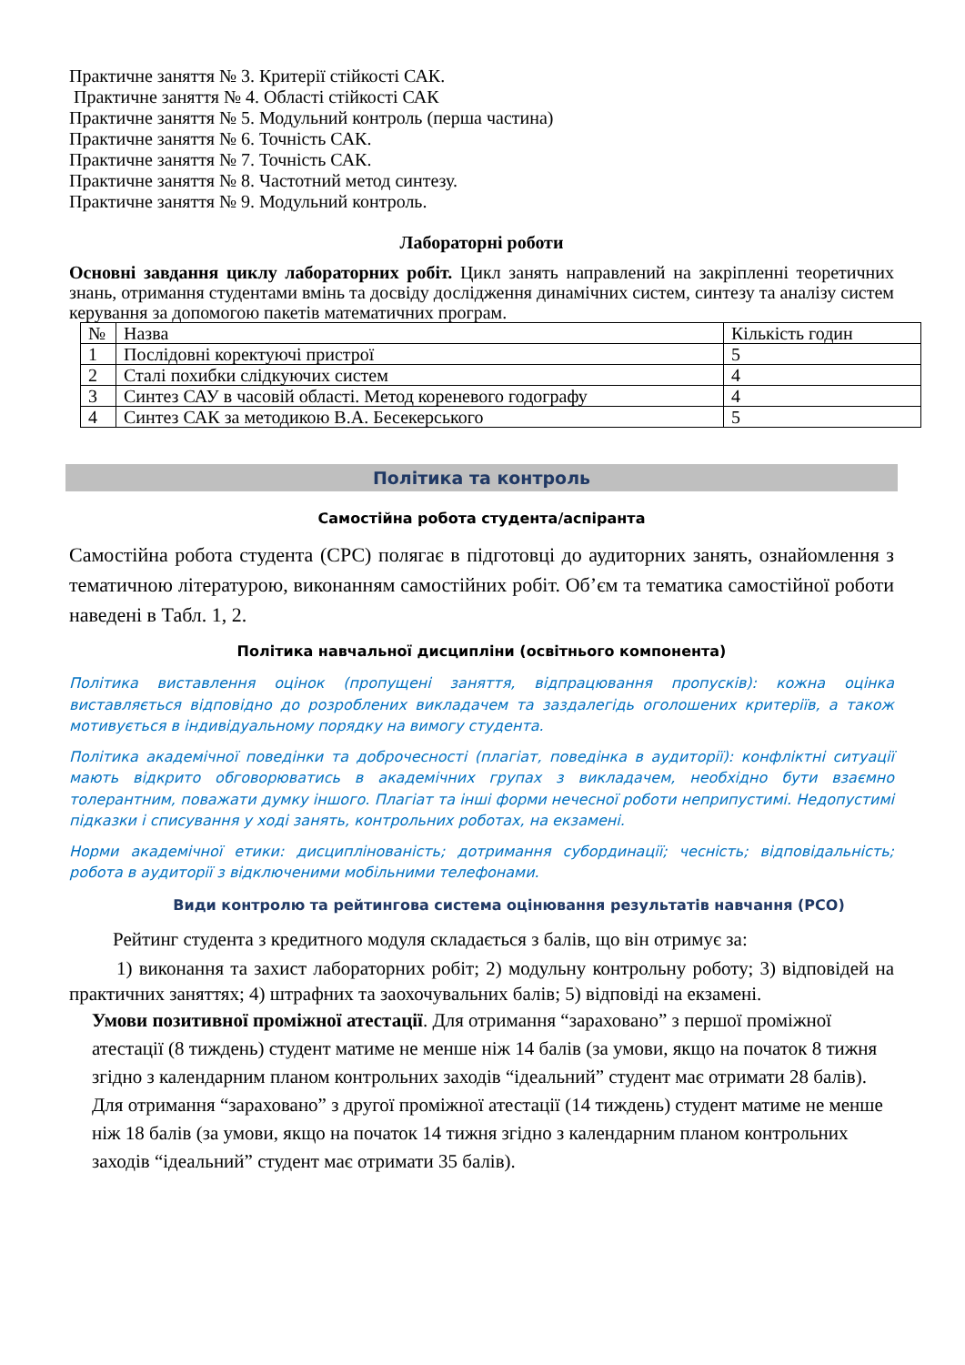Практичне заняття № 3. Критерії стійкості САК.
Практичне заняття № 4. Області стійкості САК
Практичне заняття № 5. Модульний контроль (перша частина)
Практичне заняття № 6. Точність САК.
Практичне заняття № 7. Точність САК.
Практичне заняття № 8. Частотний метод синтезу.
Практичне заняття № 9. Модульний контроль.
Лабораторні роботи
Основні завдання циклу лабораторних робіт. Цикл занять направлений на закріпленні теоретичних знань, отримання студентами вмінь та досвіду дослідження динамічних систем, синтезу та аналізу систем керування за допомогою пакетів математичних програм.
| № | Назва | Кількість годин |
| 1 | Послідовні коректуючі пристрої | 5 |
| 2 | Сталі похибки слідкуючих систем | 4 |
| 3 | Синтез САУ в часовій області. Метод кореневого годографу | 4 |
| 4 | Синтез САК за методикою В.А. Бесекерського | 5 |
Політика та контроль
Самостійна робота студента/аспіранта
Самостійна робота студента (СРС) полягає в підготовці до аудиторних занять, ознайомлення з тематичною літературою, виконанням самостійних робіт. Об’єм та тематика самостійної роботи наведені в Табл. 1, 2.
Політика навчальної дисципліни (освітнього компонента)
Політика виставлення оцінок (пропущені заняття, відпрацювання пропусків): кожна оцінка виставляється відповідно до розроблених викладачем та заздалегідь оголошених критеріїв, а також мотивується в індивідуальному порядку на вимогу студента.
Політика академічної поведінки та доброчесності (плагіат, поведінка в аудиторії): конфліктні ситуації мають відкрито обговорюватись в академічних групах з викладачем, необхідно бути взаємно толерантним, поважати думку іншого. Плагіат та інші форми нечесної роботи неприпустимі. Недопустимі підказки і списування у ході занять, контрольних роботах, на екзамені.
Норми академічної етики: дисциплінованість; дотримання субординації; чесність; відповідальність; робота в аудиторії з відключеними мобільними телефонами.
Види контролю та рейтингова система оцінювання результатів навчання (РСО)
Рейтинг студента з кредитного модуля складається з балів, що він отримує за:
1) виконання та захист лабораторних робіт; 2) модульну контрольну роботу; 3) відповідей на практичних заняттях; 4) штрафних та заохочувальних балів; 5) відповіді на екзамені.
Умови позитивної проміжної атестації. Для отримання “зараховано” з першої проміжної атестації (8 тиждень) студент матиме не менше ніж 14 балів (за умови, якщо на початок 8 тижня згідно з календарним планом контрольних заходів “ідеальний” студент має отримати 28 балів). Для отримання “зараховано” з другої проміжної атестації (14 тиждень) студент матиме не менше ніж 18 балів (за умови, якщо на початок 14 тижня згідно з календарним планом контрольних заходів “ідеальний” студент має отримати 35 балів).